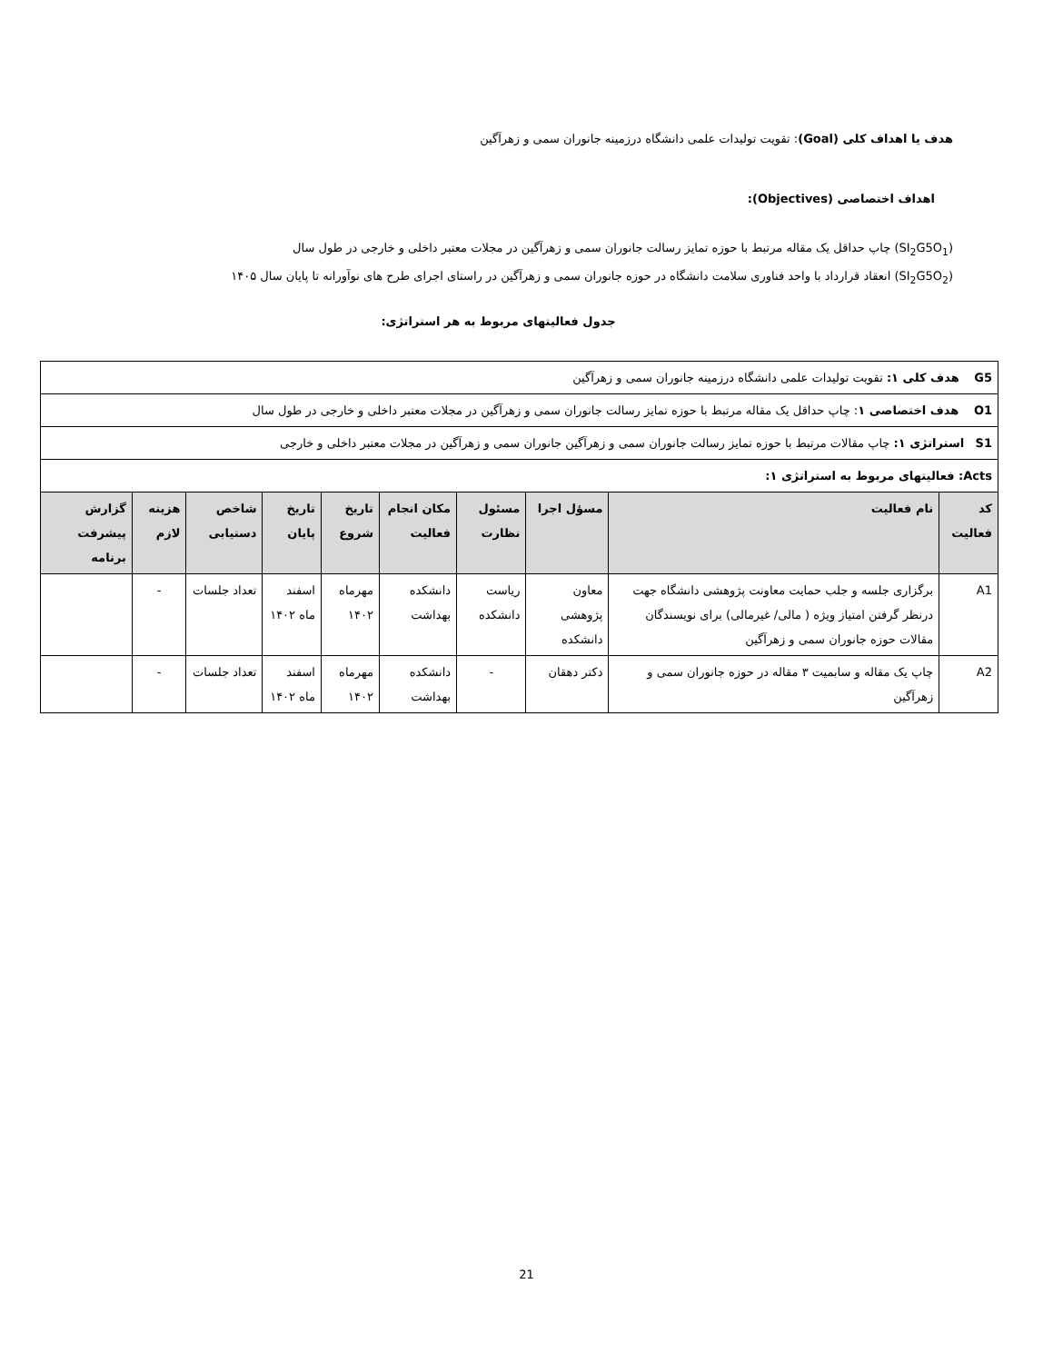هدف یا اهداف کلی (Goal): تقویت تولیدات علمی دانشگاه درزمینه جانوران سمی و زهرآگین
اهداف اختصاصی (Objectives):
(SI<sub>2</sub>G5O<sub>1</sub>) چاپ حداقل یک مقاله مرتبط با حوزه تمایز رسالت جانوران سمی و زهرآگین در مجلات معتبر داخلی و خارجی در طول سال
(SI<sub>2</sub>G5O<sub>2</sub>) انعقاد قرارداد با واحد فناوری سلامت دانشگاه در حوزه جانوران سمی و زهرآگین در راستای اجرای طرح های نوآورانه تا پایان سال ۱۴۰۵
جدول فعالیتهای مربوط به هر استراتژی:
| G5 هدف کلی ۱: تقویت تولیدات علمی دانشگاه درزمینه جانوران سمی و زهرآگین | | | | | | | | | |
| O1 هدف اختصاصی ۱ : چاپ حداقل یک مقاله مرتبط با حوزه تمایز رسالت جانوران سمی و زهرآگین در مجلات معتبر داخلی و خارجی در طول سال | | | | | | | | | |
| S1 استراتژی ۱: چاپ مقالات مرتبط با حوزه تمایز رسالت جانوران سمی و زهرآگین جانوران سمی و زهرآگین در مجلات معتبر داخلی و خارجی | | | | | | | | | |
| Acts: فعالیتهای مربوط به استراتژی ۱: | | | | | | | | | |
| کد فعالیت | نام فعالیت | مسؤل اجرا | مسئول نظارت | مکان انجام فعالیت | تاریخ شروع | تاریخ پایان | شاخص دستیابی | هزینه لازم | گزارش پیشرفت برنامه |
| A1 | برگزاری جلسه و جلب حمایت معاونت پژوهشی دانشگاه جهت درنظر گرفتن امتیاز ویژه ( مالی/ غیرمالی) برای نویسندگان مقالات حوزه جانوران سمی و زهرآگین | معاون پژوهشی دانشکده | ریاست دانشکده | دانشکده بهداشت | مهرماه ۱۴۰۲ | اسفند ماه ۱۴۰۲ | تعداد جلسات | - | |
| A2 | چاپ یک مقاله و سابمیت ۳ مقاله در حوزه جانوران سمی و زهرآگین | دکتر دهقان | - | دانشکده بهداشت | مهرماه ۱۴۰۲ | اسفند ماه ۱۴۰۲ | تعداد جلسات | - | |
21